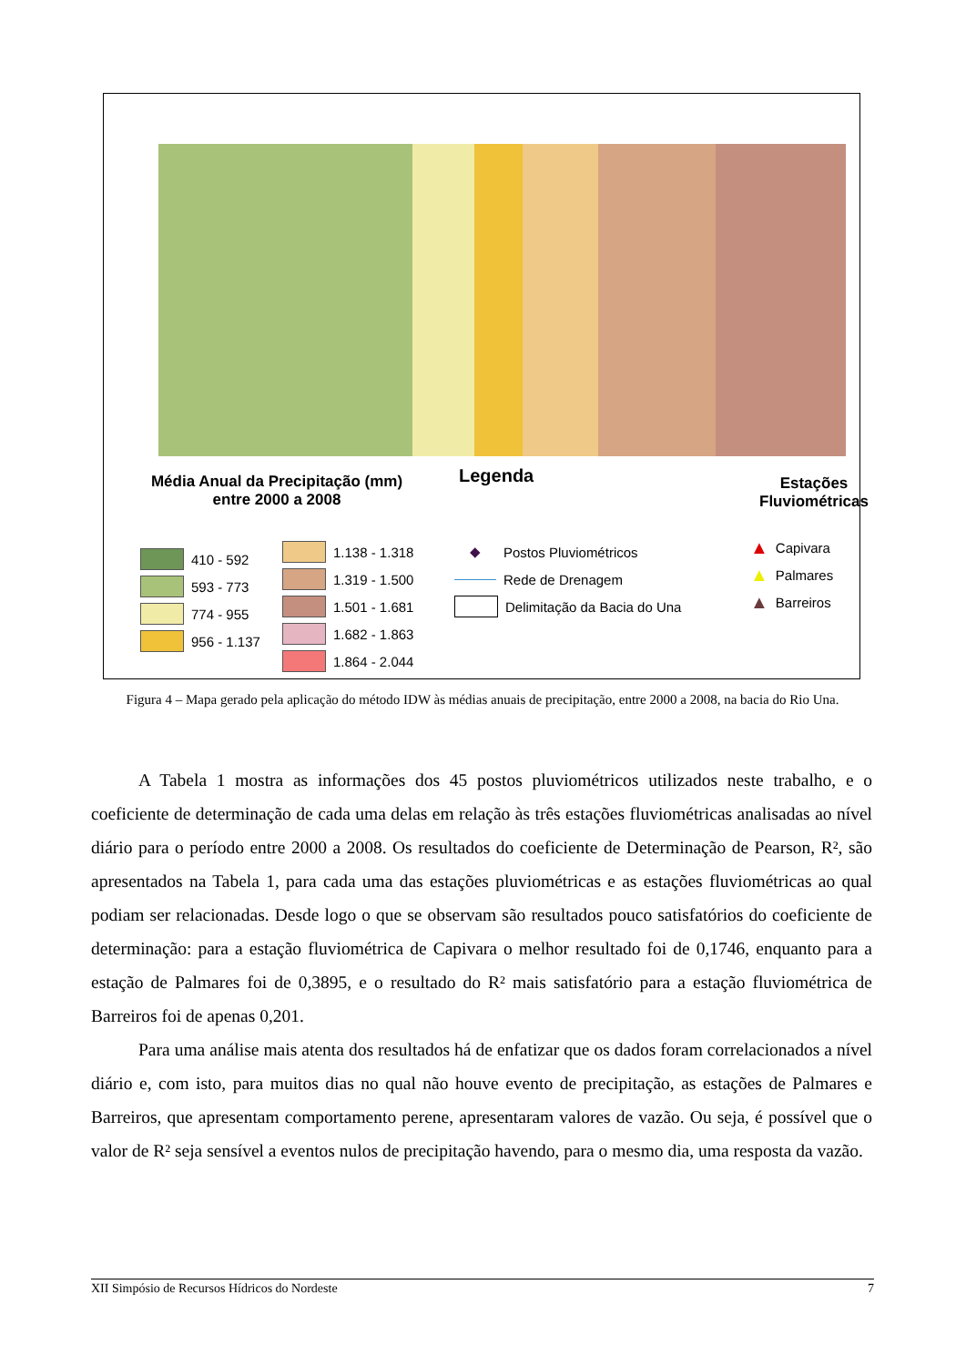Média Anual da Precipitação (mm)
entre 2000 a 2008
Legenda
Estações
Fluviométricas
410 - 592
593 - 773
774 - 955
956 - 1.137
1.138 - 1.318
1.319 - 1.500
1.501 - 1.681
1.682 - 1.863
1.864 - 2.044
◆ Postos Pluviométricos
Rede de Drenagem
Delimitação da Bacia do Una
▲ Capivara
▲ Palmares
▲ Barreiros
Figura 4 – Mapa gerado pela aplicação do método IDW às médias anuais de precipitação, entre 2000 a 2008, na bacia do Rio Una.
A Tabela 1 mostra as informações dos 45 postos pluviométricos utilizados neste trabalho, e o coeficiente de determinação de cada uma delas em relação às três estações fluviométricas analisadas ao nível diário para o período entre 2000 a 2008. Os resultados do coeficiente de Determinação de Pearson, R², são apresentados na Tabela 1, para cada uma das estações pluviométricas e as estações fluviométricas ao qual podiam ser relacionadas. Desde logo o que se observam são resultados pouco satisfatórios do coeficiente de determinação: para a estação fluviométrica de Capivara o melhor resultado foi de 0,1746, enquanto para a estação de Palmares foi de 0,3895, e o resultado do R² mais satisfatório para a estação fluviométrica de Barreiros foi de apenas 0,201.
Para uma análise mais atenta dos resultados há de enfatizar que os dados foram correlacionados a nível diário e, com isto, para muitos dias no qual não houve evento de precipitação, as estações de Palmares e Barreiros, que apresentam comportamento perene, apresentaram valores de vazão. Ou seja, é possível que o valor de R² seja sensível a eventos nulos de precipitação havendo, para o mesmo dia, uma resposta da vazão.
XII Simpósio de Recursos Hídricos do Nordeste 7